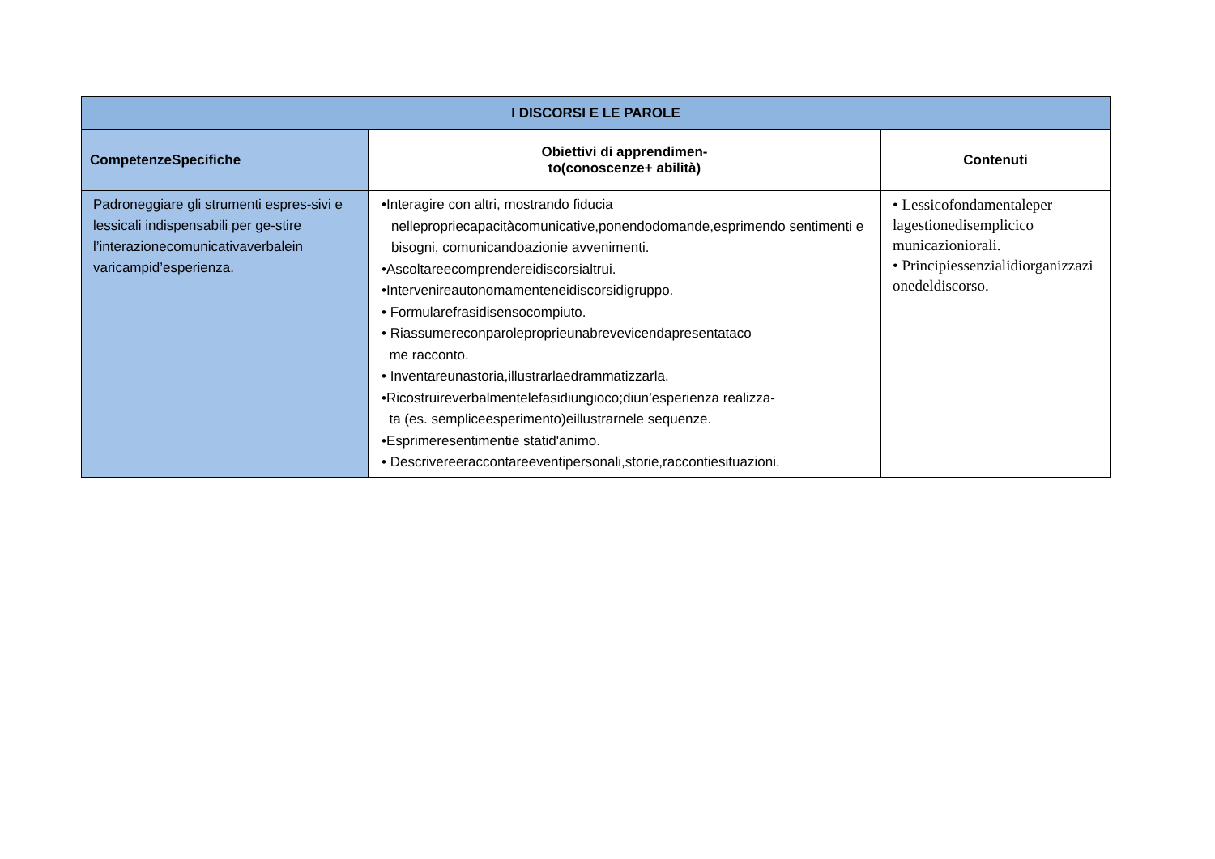| I DISCORSI E LE PAROLE | | |
| --- | --- | --- |
| CompetenzeSpecifiche | Obiettivi di apprendimen- to(conoscenze+ abilità) | Contenuti |
| Padroneggiare gli strumenti espres-sivi e lessicali indispensabili per ge-stire l’interazionecomunicativaverbalein varicampid’esperienza. | •Interagire con altri, mostrando fiducia nellepropriecapacitàcomunicative,ponendodomande,esprimendo sentimenti e bisogni, comunicandoazionie avvenimenti. •Ascoltareecomprendereidiscorsialtrui. •Intervenireautonomamenteneidiscorsidigruppo. • Formularefrasidisensocompiuto. • Riassumereconparoleproprieunabrevevicendapresentataco me racconto. • Inventareunastoria,illustrarlaedrammatizzarla. •Ricostruireverbalmentelefasidiungioco;diun’esperienza realizza- ta (es. sempliceesperimento)eillustrarnele sequenze. •Esprimeresentimentie statid'animo. • Descrivereeraccontareeventipersonali,storie,raccontiesituazioni. | • Lessicofondamentaleper lagestionedisemplicico municazioniorali. • Principiessenzialidiorganizzazi onedeldiscorso. |